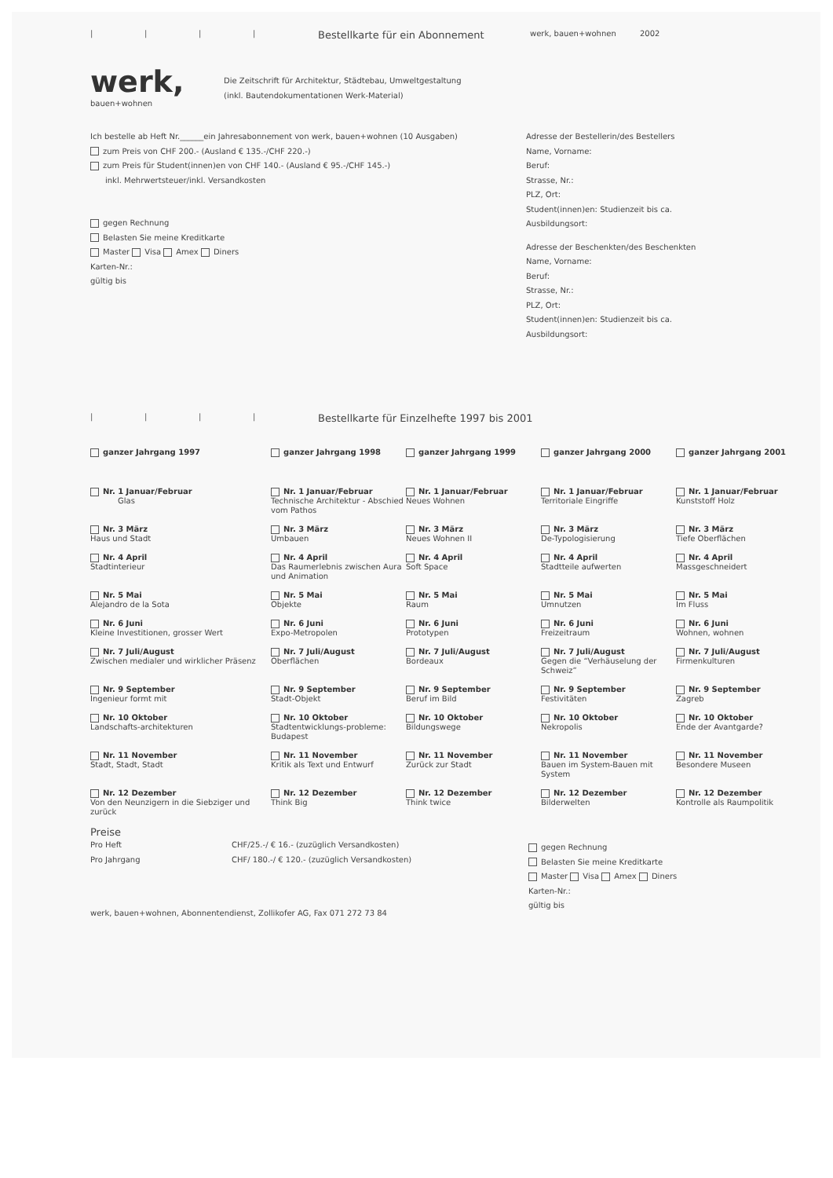| | | |
Bestellkarte für ein Abonnement
werk, bauen+wohnen 2002
werk,
bauen+wohnen
Die Zeitschrift für Architektur, Städtebau, Umweltgestaltung
(inkl. Bautendokumentationen Werk-Material)
Ich bestelle ab Heft Nr.______ein Jahresabonnement von werk, bauen+wohnen (10 Ausgaben)
zum Preis von CHF 200.- (Ausland € 135.-/CHF 220.-)
zum Preis für Student(innen)en von CHF 140.- (Ausland € 95.-/CHF 145.-)
inkl. Mehrwertsteuer/inkl. Versandkosten
gegen Rechnung
Belasten Sie meine Kreditkarte
Master Visa Amex Diners
Karten-Nr.:
gültig bis
Adresse der Bestellerin/des Bestellers
Name, Vorname:
Beruf:
Strasse, Nr.:
PLZ, Ort:
Student(innen)en: Studienzeit bis ca.
Ausbildungsort:
Adresse der Beschenkten/des Beschenkten
Name, Vorname:
Beruf:
Strasse, Nr.:
PLZ, Ort:
Student(innen)en: Studienzeit bis ca.
Ausbildungsort:
| | | |
Bestellkarte für Einzelhefte 1997 bis 2001
| ganzer Jahrgang 1997 | ganzer Jahrgang 1998 | ganzer Jahrgang 1999 | ganzer Jahrgang 2000 | ganzer Jahrgang 2001 |
| Nr. 1 Januar/Februar Glas | Nr. 1 Januar/Februar Technische Architektur - Abschied vom Pathos | Nr. 1 Januar/Februar Neues Wohnen | Nr. 1 Januar/Februar Territoriale Eingriffe | Nr. 1 Januar/Februar Kunststoff Holz |
| Nr. 3 März Haus und Stadt | Nr. 3 März Umbauen | Nr. 3 März Neues Wohnen II | Nr. 3 März De-Typologisierung | Nr. 3 März Tiefe Oberflächen |
| Nr. 4 April Stadtinterieur | Nr. 4 April Das Raumerlebnis zwischen Aura und Animation | Nr. 4 April Soft Space | Nr. 4 April Stadtteile aufwerten | Nr. 4 April Massgeschneidert |
| Nr. 5 Mai Alejandro de la Sota | Nr. 5 Mai Objekte | Nr. 5 Mai Raum | Nr. 5 Mai Umnutzen | Nr. 5 Mai Im Fluss |
| Nr. 6 Juni Kleine Investitionen, grosser Wert | Nr. 6 Juni Expo-Metropolen | Nr. 6 Juni Prototypen | Nr. 6 Juni Freizeitraum | Nr. 6 Juni Wohnen, wohnen |
| Nr. 7 Juli/August Zwischen medialer und wirklicher Präsenz | Nr. 7 Juli/August Oberflächen | Nr. 7 Juli/August Bordeaux | Nr. 7 Juli/August Gegen die “Verhäuselung der Schweiz” | Nr. 7 Juli/August Firmenkulturen |
| Nr. 9 September Ingenieur formt mit | Nr. 9 September Stadt-Objekt | Nr. 9 September Beruf im Bild | Nr. 9 September Festivitäten | Nr. 9 September Zagreb |
| Nr. 10 Oktober Landschafts-architekturen | Nr. 10 Oktober Stadtentwicklungs-probleme: Budapest | Nr. 10 Oktober Bildungswege | Nr. 10 Oktober Nekropolis | Nr. 10 Oktober Ende der Avantgarde? |
| Nr. 11 November Stadt, Stadt, Stadt | Nr. 11 November Kritik als Text und Entwurf | Nr. 11 November Zurück zur Stadt | Nr. 11 November Bauen im System-Bauen mit System | Nr. 11 November Besondere Museen |
| Nr. 12 Dezember Von den Neunzigern in die Siebziger und zurück | Nr. 12 Dezember Think Big | Nr. 12 Dezember Think twice | Nr. 12 Dezember Bilderwelten | Nr. 12 Dezember Kontrolle als Raumpolitik |
Preise
Pro Heft CHF/25.-/ € 16.- (zuzüglich Versandkosten)
Pro Jahrgang CHF/ 180.-/ € 120.- (zuzüglich Versandkosten)
werk, bauen+wohnen, Abonnentendienst, Zollikofer AG, Fax 071 272 73 84
gegen Rechnung
Belasten Sie meine Kreditkarte
Master Visa Amex Diners
Karten-Nr.:
gültig bis